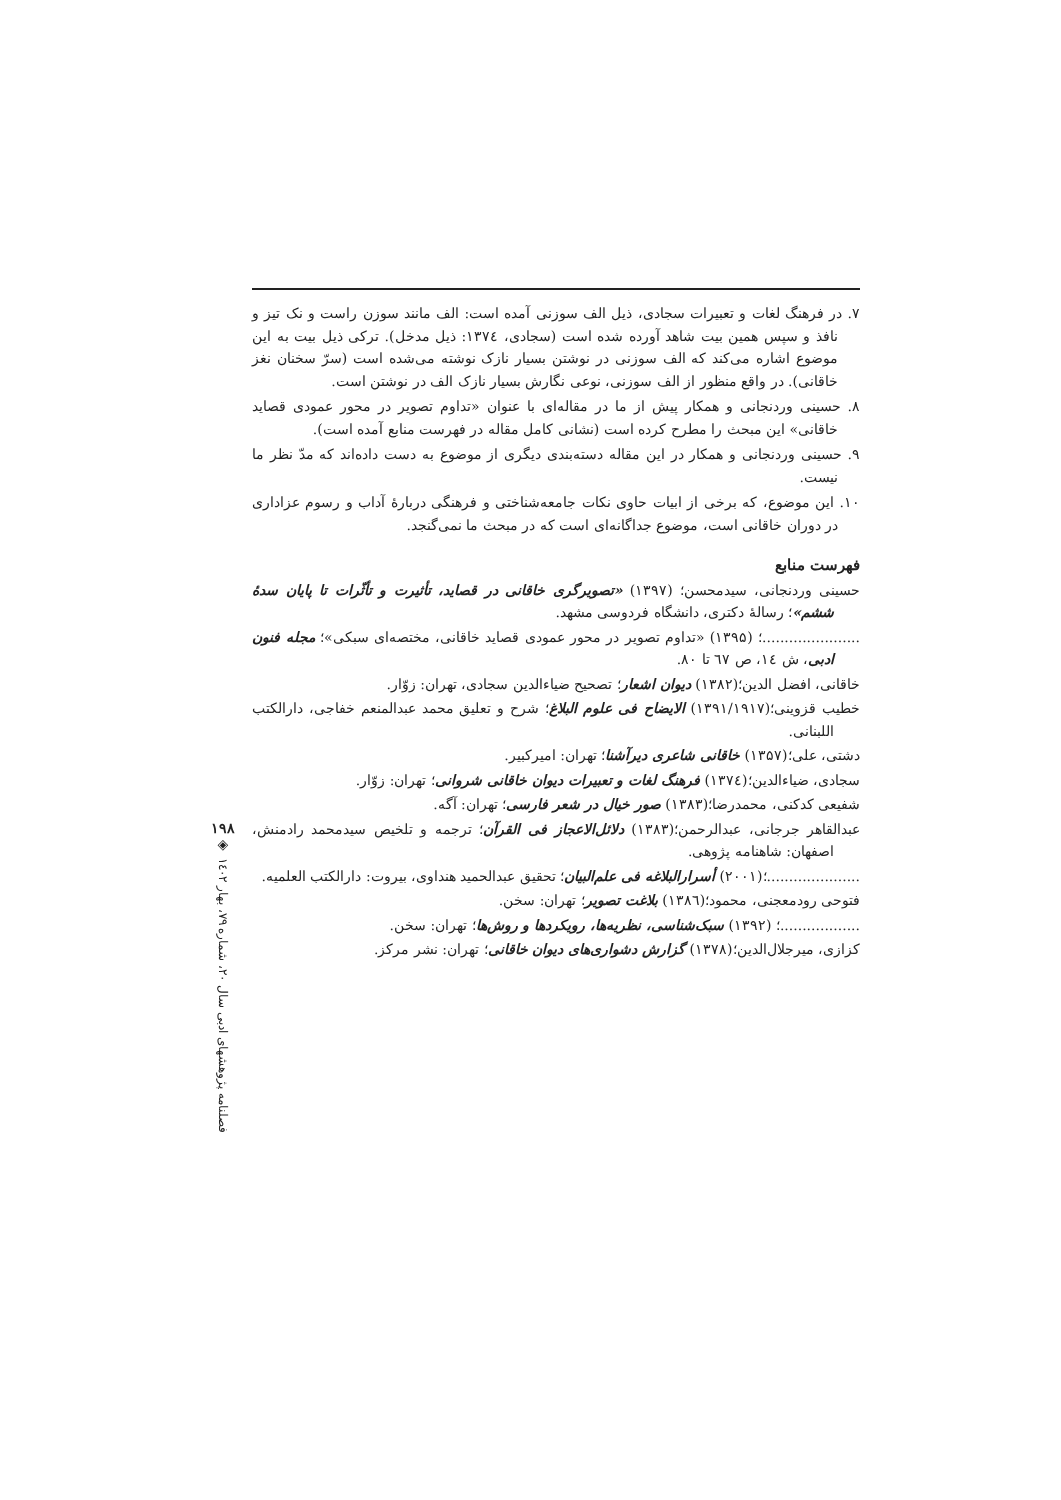۷. در فرهنگ لغات و تعبیرات سجادی، ذیل الف سوزنی آمده است: الف مانند سوزن راست و نک تیز و نافذ و سپس همین بیت شاهد آورده شده است (سجادی، ۱۳۷٤: ذیل مدخل). ترکی ذیل بیت به این موضوع اشاره می‌کند که الف سوزنی در نوشتن بسیار نازک نوشته می‌شده است (سرّ سخنان نغز خاقانی). در واقع منظور از الف سوزنی، نوعی نگارش بسیار نازک الف در نوشتن است.
۸. حسینی وردنجانی و همکار پیش از ما در مقاله‌ای با عنوان «تداوم تصویر در محور عمودی قصاید خاقانی» این مبحث را مطرح کرده است (نشانی کامل مقاله در فهرست منابع آمده است).
۹. حسینی وردنجانی و همکار در این مقاله دسته‌بندی دیگری از موضوع به دست داده‌اند که مدّ نظر ما نیست.
۱۰. این موضوع، که برخی از ابیات حاوی نکات جامعه‌شناختی و فرهنگی دربارۀ آداب و رسوم عزاداری در دوران خاقانی است، موضوع جداگانه‌ای است که در مبحث ما نمی‌گنجد.
فهرست منابع
حسینی وردنجانی، سیدمحسن؛ (۱۳۹۷) «تصویرگری خاقانی در قصاید، تأثیرت و تأثّرات تا پایان سدۀ ششم»؛ رسالۀ دکتری، دانشگاه فردوسی مشهد.
......................؛ (۱۳۹۵) «تداوم تصویر در محور عمودی قصاید خاقانی، مختصه‌ای سبکی»؛ مجله فنون ادبی، ش ۱٤، ص ٦٧ تا ۸۰.
خاقانی، افضل الدین؛(۱۳۸۲) دیوان اشعار؛ تصحیح ضیاءالدین سجادی، تهران: زوّار.
خطیب قزوینی؛(۱۳۹۱/۱۹۱۷) الایضاح فی علوم البلاغ؛ شرح و تعلیق محمد عبدالمنعم خفاجی، دارالکتب اللبنانی.
دشتی، علی؛(۱۳۵۷) خاقانی شاعری دیرآشنا؛ تهران: امیرکبیر.
سجادی، ضیاءالدین؛(۱۳۷٤) فرهنگ لغات و تعبیرات دیوان خاقانی شروانی؛ تهران: زوّار.
شفیعی کدکنی، محمدرضا؛(۱۳۸۳) صور خیال در شعر فارسی؛ تهران: آگه.
عبدالقاهر جرجانی، عبدالرحمن؛(۱۳۸۳) دلائل‌الاعجاز فی القرآن؛ ترجمه و تلخیص سیدمحمد رادمنش، اصفهان: شاهنامه پژوهی.
.....................؛(۲۰۰۱) أسرارالبلاغه فی علم‌البیان؛ تحقیق عبدالحمید هنداوی، بیروت: دارالکتب العلمیه.
فتوحی رودمعجنی، محمود؛(۱۳۸٦) بلاغت تصویر؛ تهران: سخن.
..................؛ (۱۳۹۲) سبک‌شناسی، نظریه‌ها، رویکردها و روش‌ها؛ تهران: سخن.
کزازی، میرجلال‌الدین؛(۱۳۷۸) گزارش دشواری‌های دیوان خاقانی؛ تهران: نشر مرکز.
۱۹۸
◈
فصلنامه پژوهشهای ادبی سال ۲۰، شماره ۷۹، بهار ۱٤۰۲